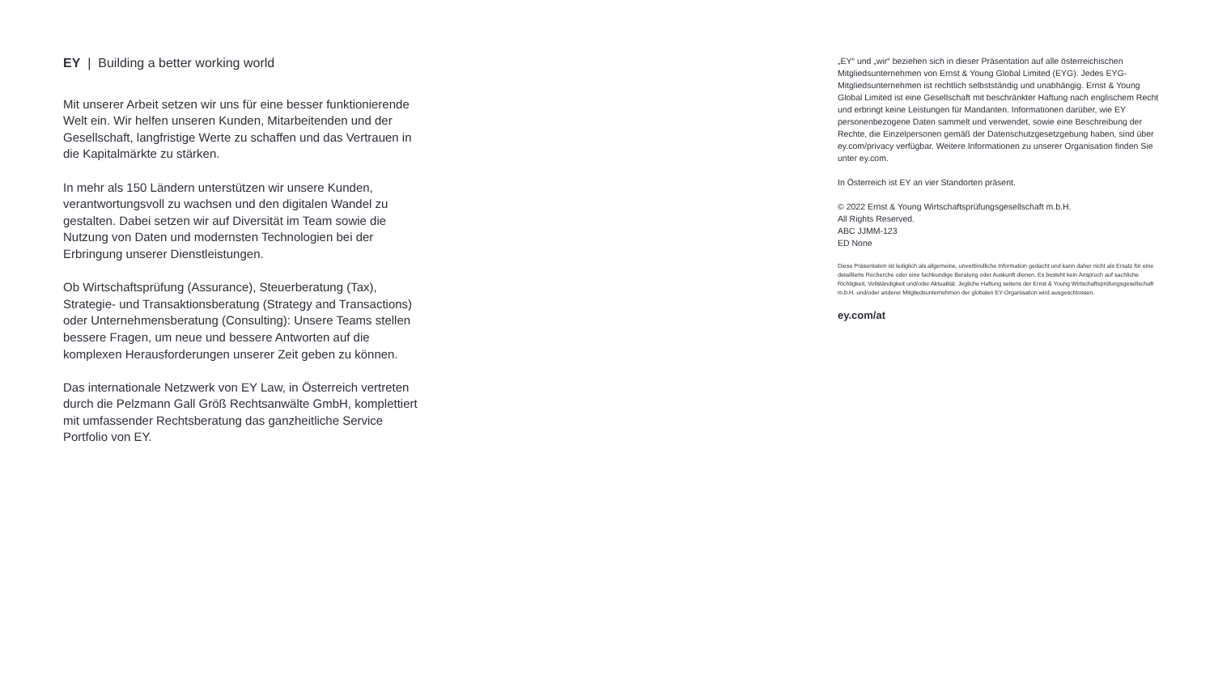EY | Building a better working world
Mit unserer Arbeit setzen wir uns für eine besser funktionierende Welt ein. Wir helfen unseren Kunden, Mitarbeitenden und der Gesellschaft, langfristige Werte zu schaffen und das Vertrauen in die Kapitalmärkte zu stärken.
In mehr als 150 Ländern unterstützen wir unsere Kunden, verantwortungsvoll zu wachsen und den digitalen Wandel zu gestalten. Dabei setzen wir auf Diversität im Team sowie die Nutzung von Daten und modernsten Technologien bei der Erbringung unserer Dienstleistungen.
Ob Wirtschaftsprüfung (Assurance), Steuerberatung (Tax), Strategie- und Transaktionsberatung (Strategy and Transactions) oder Unternehmensberatung (Consulting): Unsere Teams stellen bessere Fragen, um neue und bessere Antworten auf die komplexen Herausforderungen unserer Zeit geben zu können.
Das internationale Netzwerk von EY Law, in Österreich vertreten durch die Pelzmann Gall Größ Rechtsanwälte GmbH, komplettiert mit umfassender Rechtsberatung das ganzheitliche Service Portfolio von EY.
„EY“ und „wir“ beziehen sich in dieser Präsentation auf alle österreichischen Mitgliedsunternehmen von Ernst & Young Global Limited (EYG). Jedes EYG-Mitgliedsunternehmen ist rechtlich selbstständig und unabhängig. Ernst & Young Global Limited ist eine Gesellschaft mit beschränkter Haftung nach englischem Recht und erbringt keine Leistungen für Mandanten. Informationen darüber, wie EY personenbezogene Daten sammelt und verwendet, sowie eine Beschreibung der Rechte, die Einzelpersonen gemäß der Datenschutzgesetzgebung haben, sind über ey.com/privacy verfügbar. Weitere Informationen zu unserer Organisation finden Sie unter ey.com.
In Österreich ist EY an vier Standorten präsent.
© 2022 Ernst & Young Wirtschaftsprüfungsgesellschaft m.b.H.
All Rights Reserved.
ABC JJMM-123
ED None
Diese Präsentation ist lediglich als allgemeine, unverbindliche Information gedacht und kann daher nicht als Ersatz für eine detaillierte Recherche oder eine fachkundige Beratung oder Auskunft dienen. Es besteht kein Anspruch auf sachliche Richtigkeit, Vollständigkeit und/oder Aktualität. Jegliche Haftung seitens der Ernst & Young Wirtschaftsprüfungsgesellschaft m.b.H. und/oder anderer Mitgliedsunternehmen der globalen EY-Organisation wird ausgeschlossen.
ey.com/at